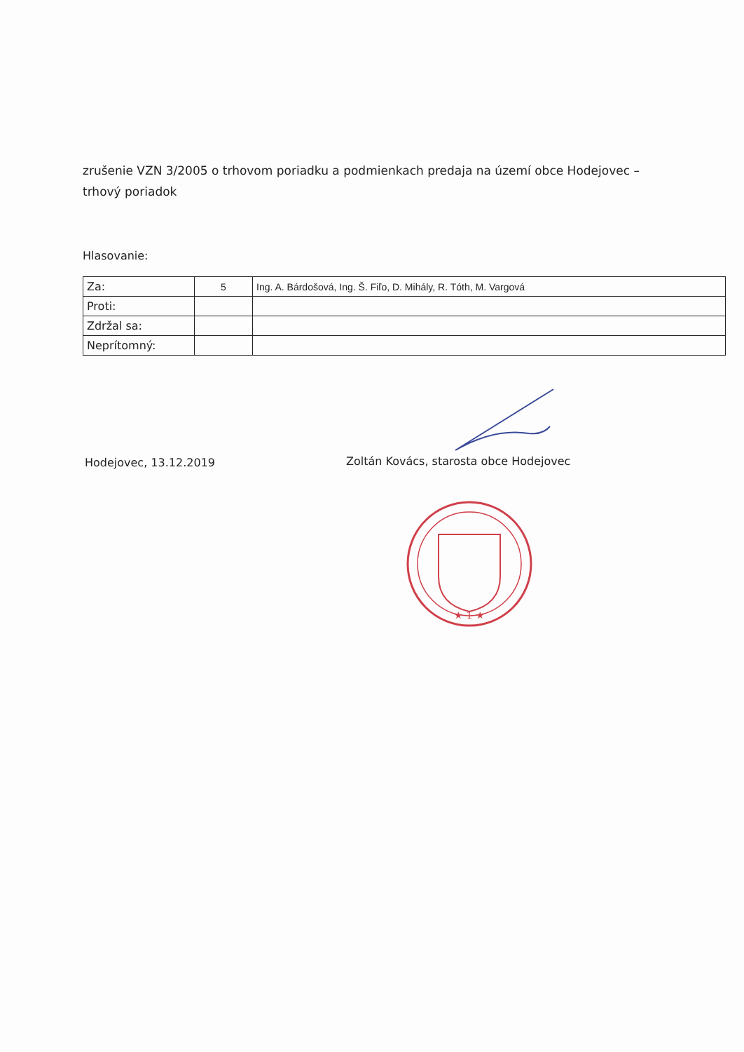zrušenie VZN 3/2005 o trhovom poriadku a podmienkach predaja na území obce Hodejovec – trhový poriadok
Hlasovanie:
| Za: | 5 | Ing. A. Bárdošová, Ing. Š. Fiľo, D. Mihály, R. Tóth, M. Vargová |
| Proti: | | |
| Zdržal sa: | | |
| Neprítomný: | | |
Hodejovec, 13.12.2019
Zoltán Kovács, starosta obce Hodejovec
★ 1 ★